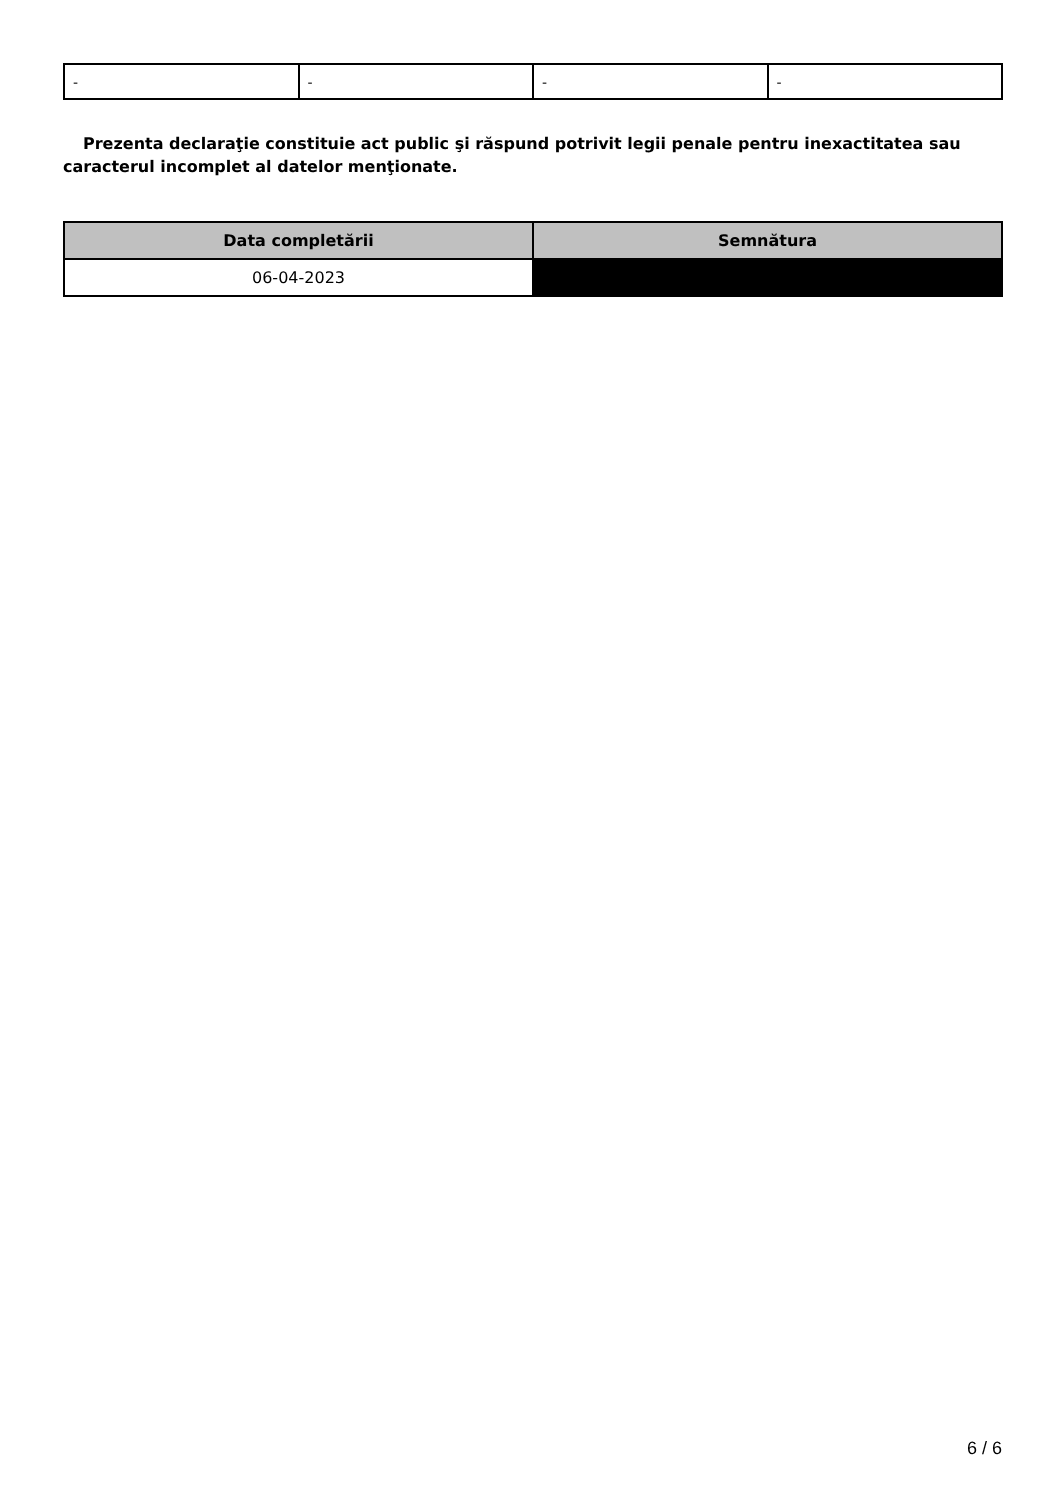| - | - | - | - |
Prezenta declaraţie constituie act public şi răspund potrivit legii penale pentru inexactitatea sau caracterul incomplet al datelor menţionate.
| Data completării | Semnătura |
| --- | --- |
| 06-04-2023 | |
6 / 6